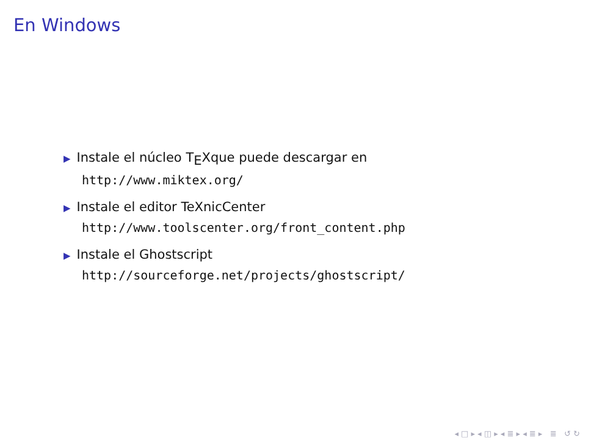En Windows
▶ Instale el núcleo T<sub>E</sub>Xque puede descargar en
http://www.miktex.org/
▶ Instale el editor TeXnicCenter
http://www.toolscenter.org/front_content.php
▶ Instale el Ghostscript
http://sourceforge.net/projects/ghostscript/
◂ □ ▸ ◂ ◫ ▸ ◂ ≣ ▸ ◂ ≣ ▸ ≣ ↺ ↻